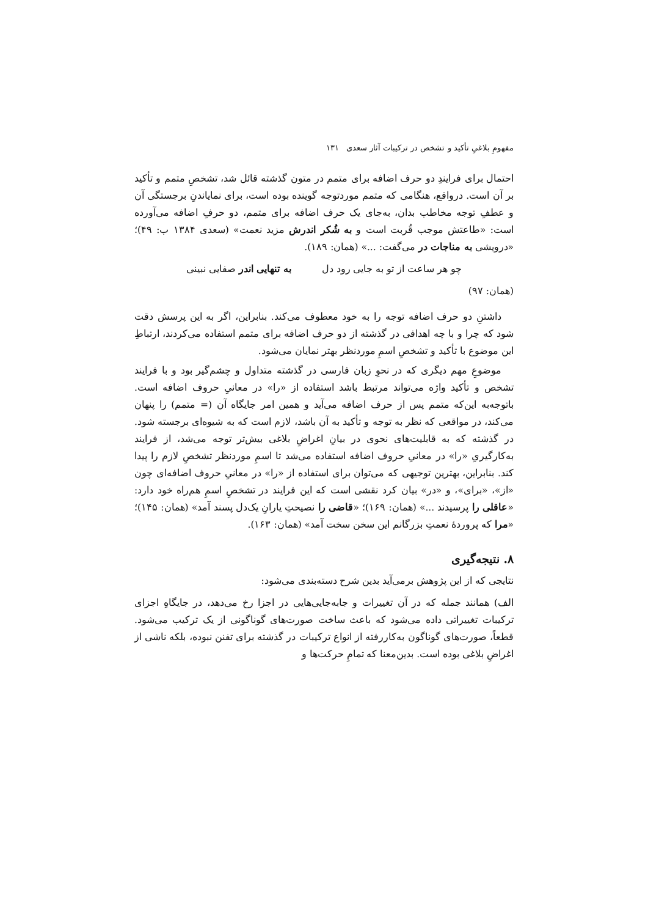مفهومِ بلاغیِ تأکید و تشخص در ترکیبات آثار سعدی ۱۳۱
احتمال برای فرایندِ دو حرف اضافه برای متمم در متون گذشته قائل شد، تشخصِ متمم و تأکید بر آن است. درواقع، هنگامی که متمم موردتوجه گوینده بوده است، برای نمایاندنِ برجستگی آن و عطفِ توجه مخاطب بدان، به‌جای یک حرف اضافه برای متمم، دو حرفِ اضافه می‌آورده است: «طاعتش موجب قُربت است و به شُکر اندرش مزید نعمت» (سعدی ۱۳۸۴ ب: ۴۹)؛ «درویشی به مناجات در می‌گفت: ...» (همان: ۱۸۹).
چو هر ساعت از تو به جایی رود دل به تنهایی اندر صفایی نبینی
(همان: ۹۷)
داشتنِ دو حرف اضافه توجه را به خود معطوف می‌کند. بنابراین، اگر به این پرسش دقت شود که چرا و با چه اهدافی در گذشته از دو حرف اضافه برای متمم استفاده می‌کردند، ارتباطِ این موضوع با تأکید و تشخصِ اسمِ موردنظر بهتر نمایان می‌شود.
موضوعِ مهم دیگری که در نحوِ زبان فارسی در گذشته متداول و چشم‌گیر بود و با فرایند تشخص و تأکید واژه می‌تواند مرتبط باشد استفاده از «را» در معانیِ حروف اضافه است. باتوجه‌به این‌که متمم پس از حرف اضافه می‌آید و همین امر جایگاه آن (= متمم) را پنهان می‌کند، در مواقعی که نظر به توجه و تأکید به آن باشد، لازم است که به شیوه‌ای برجسته شود. در گذشته که به قابلیت‌های نحوی در بیانِ اغراضِ بلاغی بیش‌تر توجه می‌شد، از فرایند به‌کارگیریِ «را» در معانیِ حروف اضافه استفاده می‌شد تا اسمِ موردنظر تشخصِ لازم را پیدا کند. بنابراین، بهترین توجیهی که می‌توان برای استفاده از «را» در معانیِ حروف اضافه‌ای چون «از»، «برای»، و «در» بیان کرد نقشی است که این فرایند در تشخصِ اسمِ هم‌راه خود دارد: «عاقلی را پرسیدند ...» (همان: ۱۶۹)؛ «قاضی را نصیحتِ یارانِ یک‌دل پسند آمد» (همان: ۱۴۵)؛ «مرا که پروردهٔ نعمتِ بزرگانم این سخن سخت آمد» (همان: ۱۶۳).
۸. نتیجه‌گیری
نتایجی که از این پژوهش برمی‌آید بدین شرح دسته‌بندی می‌شود:
الف) همانند جمله که در آن تغییرات و جابه‌جایی‌هایی در اجزا رخ می‌دهد، در جایگاهِ اجزای ترکیبات تغییراتی داده می‌شود که باعث ساخت صورت‌های گوناگونی از یک ترکیب می‌شود. قطعاً، صورت‌های گوناگون به‌کاررفته از انواع ترکیبات در گذشته برای تفنن نبوده، بلکه ناشی از اغراضِ بلاغی بوده است. بدین‌معنا که تمامِ حرکت‌ها و